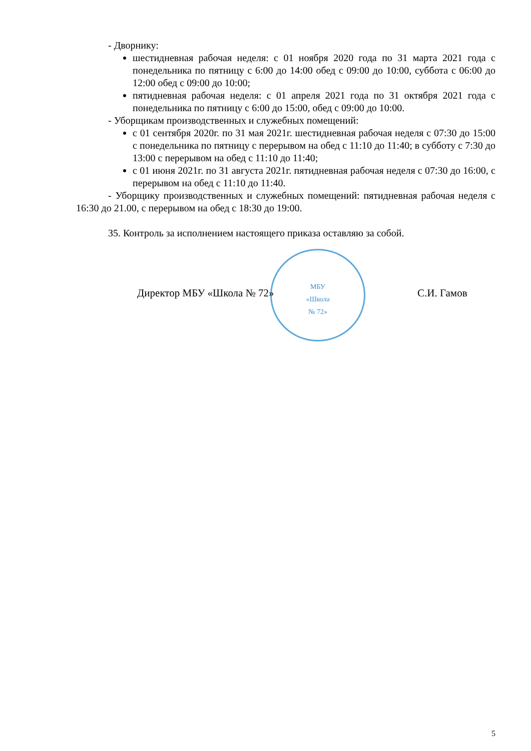МБУ
«Школа
№ 72»
- Дворнику:
шестидневная рабочая неделя: с 01 ноября 2020 года по 31 марта 2021 года с понедельника по пятницу с 6:00 до 14:00 обед с 09:00 до 10:00, суббота с 06:00 до 12:00 обед с 09:00 до 10:00;
пятидневная рабочая неделя: с 01 апреля 2021 года по 31 октября 2021 года с понедельника по пятницу с 6:00 до 15:00, обед с 09:00 до 10:00.
- Уборщикам производственных и служебных помещений:
с 01 сентября 2020г. по 31 мая 2021г. шестидневная рабочая неделя с 07:30 до 15:00 с понедельника по пятницу с перерывом на обед с 11:10 до 11:40; в субботу с 7:30 до 13:00 с перерывом на обед с 11:10 до 11:40;
с 01 июня 2021г. по 31 августа 2021г. пятидневная рабочая неделя с 07:30 до 16:00, с перерывом на обед с 11:10 до 11:40.
- Уборщику производственных и служебных помещений: пятидневная рабочая неделя с 16:30 до 21.00, с перерывом на обед с 18:30 до 19:00.
35. Контроль за исполнением настоящего приказа оставляю за собой.
Директор МБУ «Школа № 72» С.И. Гамов
5